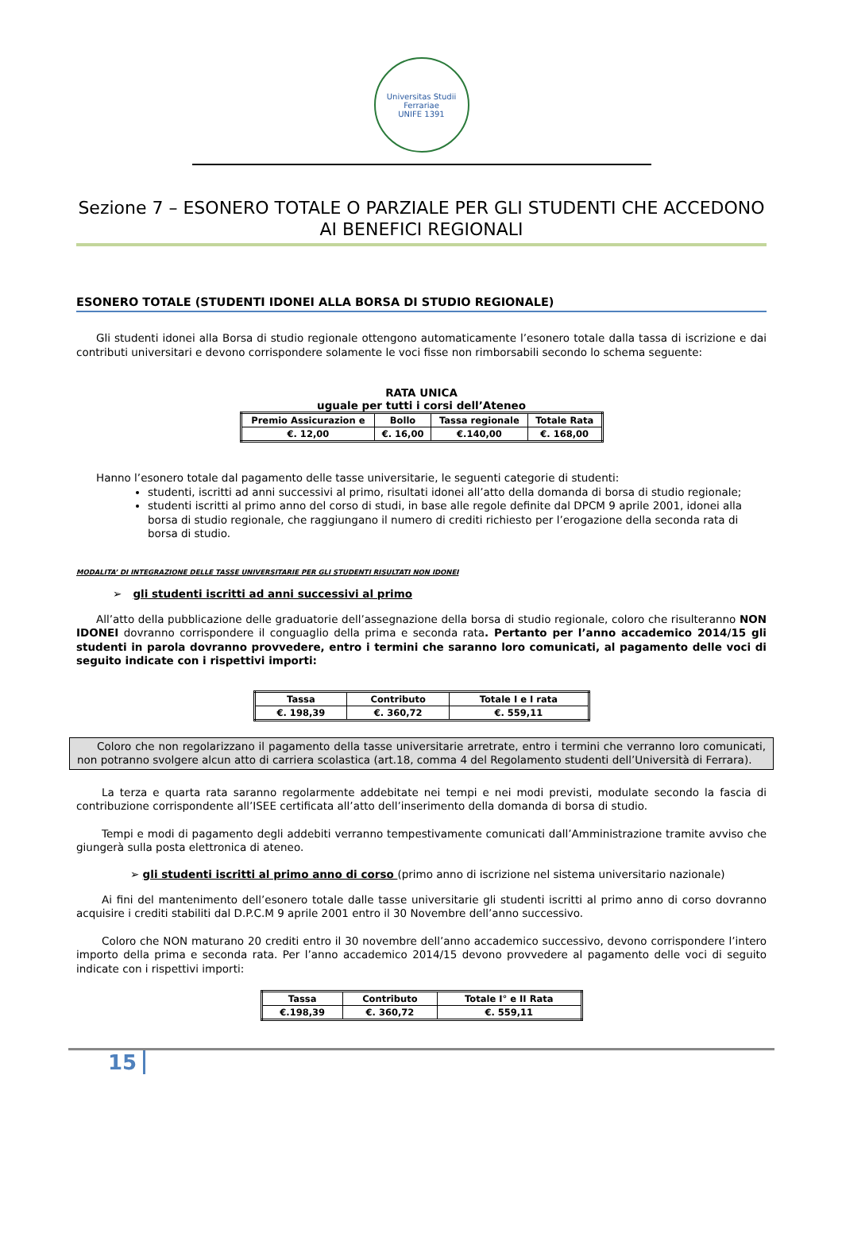Universitas Studii Ferrariae
UNIFE 1391
Sezione 7 – ESONERO TOTALE O PARZIALE PER GLI STUDENTI CHE ACCEDONO AI BENEFICI REGIONALI
ESONERO TOTALE (STUDENTI IDONEI ALLA BORSA DI STUDIO REGIONALE)
Gli studenti idonei alla Borsa di studio regionale ottengono automaticamente l’esonero totale dalla tassa di iscrizione e dai contributi universitari e devono corrispondere solamente le voci fisse non rimborsabili secondo lo schema seguente:
RATA UNICA
uguale per tutti i corsi dell’Ateneo
| Premio Assicurazion e | Bollo | Tassa regionale | Totale Rata |
| --- | --- | --- | --- |
| €. 12,00 | €. 16,00 | €.140,00 | €. 168,00 |
Hanno l’esonero totale dal pagamento delle tasse universitarie, le seguenti categorie di studenti:
studenti, iscritti ad anni successivi al primo, risultati idonei all’atto della domanda di borsa di studio regionale;
studenti iscritti al primo anno del corso di studi, in base alle regole definite dal DPCM 9 aprile 2001, idonei alla borsa di studio regionale, che raggiungano il numero di crediti richiesto per l’erogazione della seconda rata di borsa di studio.
MODALITA’ DI INTEGRAZIONE DELLE TASSE UNIVERSITARIE PER GLI STUDENTI RISULTATI NON IDONEI
➢ gli studenti iscritti ad anni successivi al primo
All’atto della pubblicazione delle graduatorie dell’assegnazione della borsa di studio regionale, coloro che risulteranno NON IDONEI dovranno corrispondere il conguaglio della prima e seconda rata. Pertanto per l’anno accademico 2014/15 gli studenti in parola dovranno provvedere, entro i termini che saranno loro comunicati, al pagamento delle voci di seguito indicate con i rispettivi importi:
| Tassa | Contributo | Totale I e I rata |
| --- | --- | --- |
| €. 198,39 | €. 360,72 | €. 559,11 |
Coloro che non regolarizzano il pagamento della tasse universitarie arretrate, entro i termini che verranno loro comunicati, non potranno svolgere alcun atto di carriera scolastica (art.18, comma 4 del Regolamento studenti dell’Università di Ferrara).
La terza e quarta rata saranno regolarmente addebitate nei tempi e nei modi previsti, modulate secondo la fascia di contribuzione corrispondente all’ISEE certificata all’atto dell’inserimento della domanda di borsa di studio.
Tempi e modi di pagamento degli addebiti verranno tempestivamente comunicati dall’Amministrazione tramite avviso che giungerà sulla posta elettronica di ateneo.
➢ gli studenti iscritti al primo anno di corso (primo anno di iscrizione nel sistema universitario nazionale)
Ai fini del mantenimento dell’esonero totale dalle tasse universitarie gli studenti iscritti al primo anno di corso dovranno acquisire i crediti stabiliti dal D.P.C.M 9 aprile 2001 entro il 30 Novembre dell’anno successivo.
Coloro che NON maturano 20 crediti entro il 30 novembre dell’anno accademico successivo, devono corrispondere l’intero importo della prima e seconda rata. Per l’anno accademico 2014/15 devono provvedere al pagamento delle voci di seguito indicate con i rispettivi importi:
| Tassa | Contributo | Totale I° e II Rata |
| --- | --- | --- |
| €.198,39 | €. 360,72 | €. 559,11 |
15